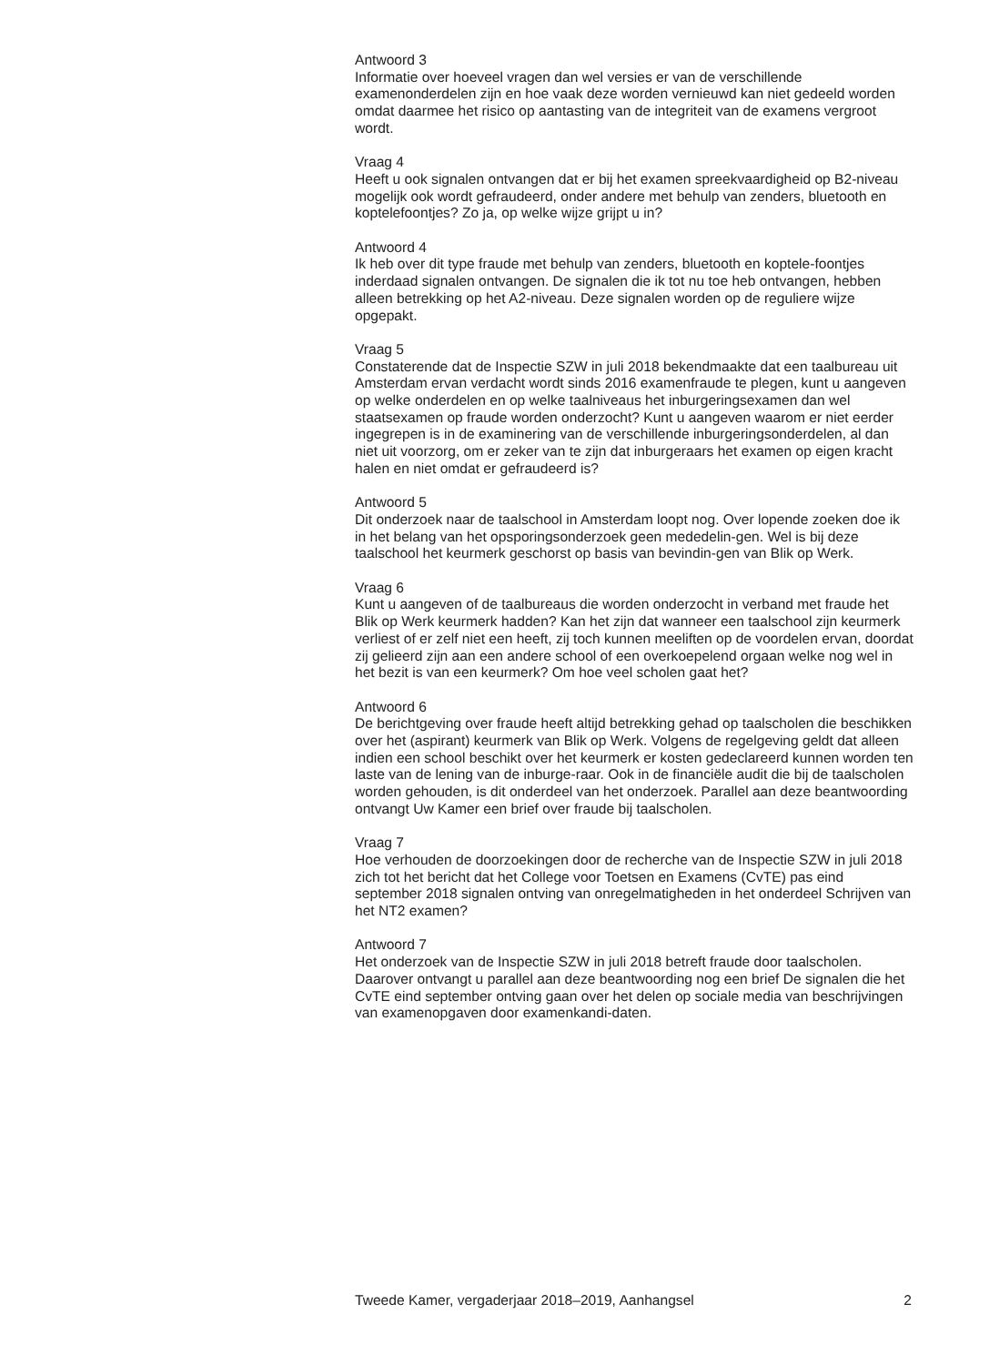Antwoord 3
Informatie over hoeveel vragen dan wel versies er van de verschillende examenonderdelen zijn en hoe vaak deze worden vernieuwd kan niet gedeeld worden omdat daarmee het risico op aantasting van de integriteit van de examens vergroot wordt.
Vraag 4
Heeft u ook signalen ontvangen dat er bij het examen spreekvaardigheid op B2-niveau mogelijk ook wordt gefraudeerd, onder andere met behulp van zenders, bluetooth en koptelefoontjes? Zo ja, op welke wijze grijpt u in?
Antwoord 4
Ik heb over dit type fraude met behulp van zenders, bluetooth en koptele-foontjes inderdaad signalen ontvangen. De signalen die ik tot nu toe heb ontvangen, hebben alleen betrekking op het A2-niveau. Deze signalen worden op de reguliere wijze opgepakt.
Vraag 5
Constaterende dat de Inspectie SZW in juli 2018 bekendmaakte dat een taalbureau uit Amsterdam ervan verdacht wordt sinds 2016 examenfraude te plegen, kunt u aangeven op welke onderdelen en op welke taalniveaus het inburgeringsexamen dan wel staatsexamen op fraude worden onderzocht? Kunt u aangeven waarom er niet eerder ingegrepen is in de examinering van de verschillende inburgeringsonderdelen, al dan niet uit voorzorg, om er zeker van te zijn dat inburgeraars het examen op eigen kracht halen en niet omdat er gefraudeerd is?
Antwoord 5
Dit onderzoek naar de taalschool in Amsterdam loopt nog. Over lopende zoeken doe ik in het belang van het opsporingsonderzoek geen mededelin-gen. Wel is bij deze taalschool het keurmerk geschorst op basis van bevindin-gen van Blik op Werk.
Vraag 6
Kunt u aangeven of de taalbureaus die worden onderzocht in verband met fraude het Blik op Werk keurmerk hadden? Kan het zijn dat wanneer een taalschool zijn keurmerk verliest of er zelf niet een heeft, zij toch kunnen meeliften op de voordelen ervan, doordat zij gelieerd zijn aan een andere school of een overkoepelend orgaan welke nog wel in het bezit is van een keurmerk? Om hoe veel scholen gaat het?
Antwoord 6
De berichtgeving over fraude heeft altijd betrekking gehad op taalscholen die beschikken over het (aspirant) keurmerk van Blik op Werk. Volgens de regelgeving geldt dat alleen indien een school beschikt over het keurmerk er kosten gedeclareerd kunnen worden ten laste van de lening van de inburge-raar. Ook in de financiële audit die bij de taalscholen worden gehouden, is dit onderdeel van het onderzoek. Parallel aan deze beantwoording ontvangt Uw Kamer een brief over fraude bij taalscholen.
Vraag 7
Hoe verhouden de doorzoekingen door de recherche van de Inspectie SZW in juli 2018 zich tot het bericht dat het College voor Toetsen en Examens (CvTE) pas eind september 2018 signalen ontving van onregelmatigheden in het onderdeel Schrijven van het NT2 examen?
Antwoord 7
Het onderzoek van de Inspectie SZW in juli 2018 betreft fraude door taalscholen. Daarover ontvangt u parallel aan deze beantwoording nog een brief De signalen die het CvTE eind september ontving gaan over het delen op sociale media van beschrijvingen van examenopgaven door examenkandi-daten.
Tweede Kamer, vergaderjaar 2018–2019, Aanhangsel 2